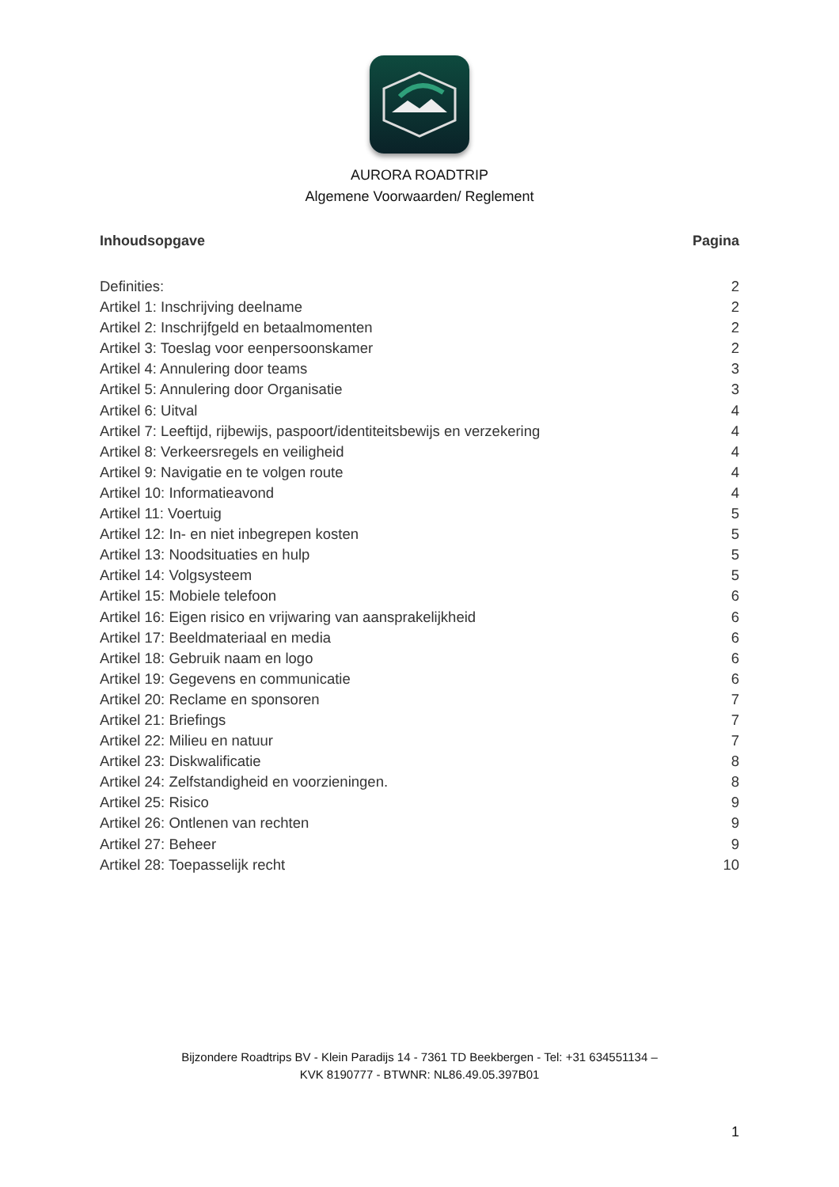AURORA ROADTRIP
Algemene Voorwaarden/ Reglement
Inhoudsopgave Pagina
Definities: 2
Artikel 1: Inschrijving deelname 2
Artikel 2: Inschrijfgeld en betaalmomenten 2
Artikel 3: Toeslag voor eenpersoonskamer 2
Artikel 4: Annulering door teams 3
Artikel 5: Annulering door Organisatie 3
Artikel 6: Uitval 4
Artikel 7: Leeftijd, rijbewijs, paspoort/identiteitsbewijs en verzekering 4
Artikel 8: Verkeersregels en veiligheid 4
Artikel 9: Navigatie en te volgen route 4
Artikel 10: Informatieavond 4
Artikel 11: Voertuig 5
Artikel 12: In- en niet inbegrepen kosten 5
Artikel 13: Noodsituaties en hulp 5
Artikel 14: Volgsysteem 5
Artikel 15: Mobiele telefoon 6
Artikel 16: Eigen risico en vrijwaring van aansprakelijkheid 6
Artikel 17: Beeldmateriaal en media 6
Artikel 18: Gebruik naam en logo 6
Artikel 19: Gegevens en communicatie 6
Artikel 20: Reclame en sponsoren 7
Artikel 21: Briefings 7
Artikel 22: Milieu en natuur 7
Artikel 23: Diskwalificatie 8
Artikel 24: Zelfstandigheid en voorzieningen. 8
Artikel 25: Risico 9
Artikel 26: Ontlenen van rechten 9
Artikel 27: Beheer 9
Artikel 28: Toepasselijk recht 10
Bijzondere Roadtrips BV - Klein Paradijs 14 - 7361 TD Beekbergen - Tel: +31 634551134 –
KVK 8190777 - BTWNR: NL86.49.05.397B01
1